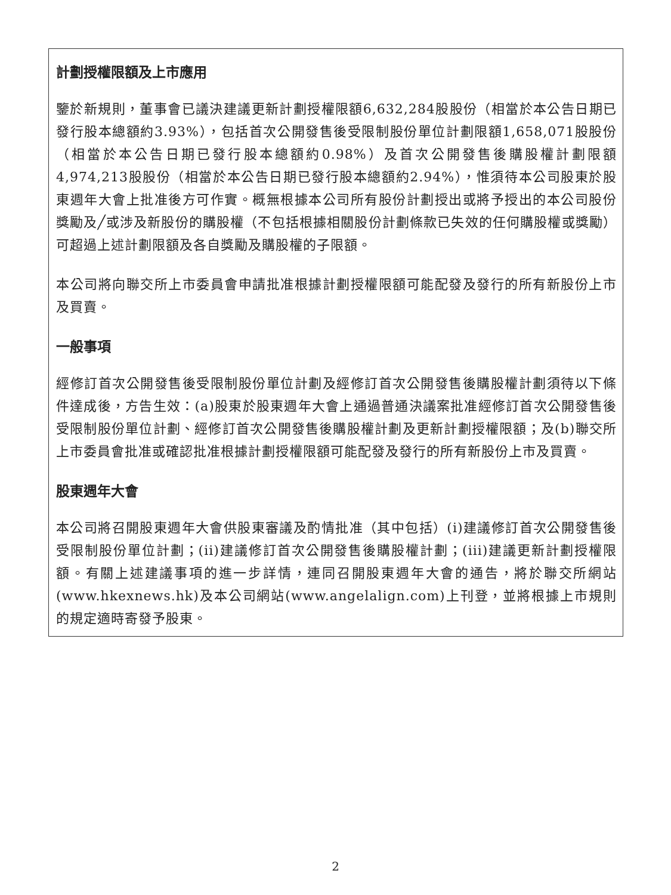計劃授權限額及上市應用
鑒於新規則，董事會已議決建議更新計劃授權限額6,632,284股股份（相當於本公告日期已發行股本總額約3.93%），包括首次公開發售後受限制股份單位計劃限額1,658,071股股份（相當於本公告日期已發行股本總額約0.98%）及首次公開發售後購股權計劃限額4,974,213股股份（相當於本公告日期已發行股本總額約2.94%），惟須待本公司股東於股東週年大會上批准後方可作實。概無根據本公司所有股份計劃授出或將予授出的本公司股份獎勵及╱或涉及新股份的購股權（不包括根據相關股份計劃條款已失效的任何購股權或獎勵）可超過上述計劃限額及各自獎勵及購股權的子限額。
本公司將向聯交所上市委員會申請批准根據計劃授權限額可能配發及發行的所有新股份上市及買賣。
一般事項
經修訂首次公開發售後受限制股份單位計劃及經修訂首次公開發售後購股權計劃須待以下條件達成後，方告生效：(a)股東於股東週年大會上通過普通決議案批准經修訂首次公開發售後受限制股份單位計劃、經修訂首次公開發售後購股權計劃及更新計劃授權限額；及(b)聯交所上市委員會批准或確認批准根據計劃授權限額可能配發及發行的所有新股份上市及買賣。
股東週年大會
本公司將召開股東週年大會供股東審議及酌情批准（其中包括）(i)建議修訂首次公開發售後受限制股份單位計劃；(ii)建議修訂首次公開發售後購股權計劃；(iii)建議更新計劃授權限額。有關上述建議事項的進一步詳情，連同召開股東週年大會的通告，將於聯交所網站(www.hkexnews.hk)及本公司網站(www.angelalign.com)上刊登，並將根據上市規則的規定適時寄發予股東。
2